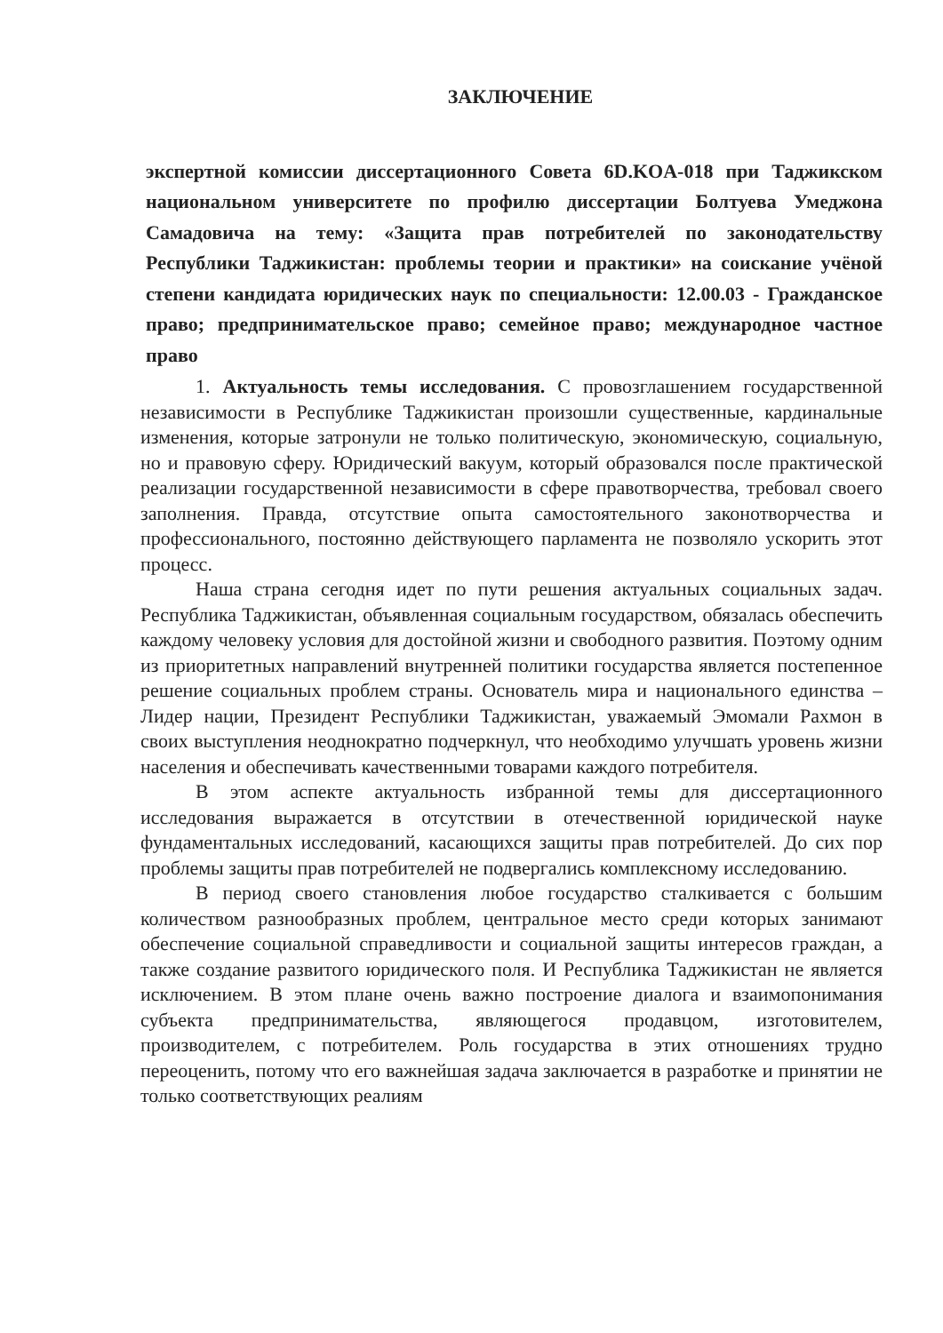ЗАКЛЮЧЕНИЕ
экспертной комиссии диссертационного Совета 6D.KOA-018 при Таджикском национальном университете по профилю диссертации Болтуева Умеджона Самадовича на тему: «Защита прав потребителей по законодательству Республики Таджикистан: проблемы теории и практики» на соискание учёной степени кандидата юридических наук по специальности: 12.00.03 - Гражданское право; предпринимательское право; семейное право; международное частное право
1. Актуальность темы исследования. С провозглашением государственной независимости в Республике Таджикистан произошли существенные, кардинальные изменения, которые затронули не только политическую, экономическую, социальную, но и правовую сферу. Юридический вакуум, который образовался после практической реализации государственной независимости в сфере правотворчества, требовал своего заполнения. Правда, отсутствие опыта самостоятельного законотворчества и профессионального, постоянно действующего парламента не позволяло ускорить этот процесс.
Наша страна сегодня идет по пути решения актуальных социальных задач. Республика Таджикистан, объявленная социальным государством, обязалась обеспечить каждому человеку условия для достойной жизни и свободного развития. Поэтому одним из приоритетных направлений внутренней политики государства является постепенное решение социальных проблем страны. Основатель мира и национального единства – Лидер нации, Президент Республики Таджикистан, уважаемый Эмомали Рахмон в своих выступления неоднократно подчеркнул, что необходимо улучшать уровень жизни населения и обеспечивать качественными товарами каждого потребителя.
В этом аспекте актуальность избранной темы для диссертационного исследования выражается в отсутствии в отечественной юридической науке фундаментальных исследований, касающихся защиты прав потребителей. До сих пор проблемы защиты прав потребителей не подвергались комплексному исследованию.
В период своего становления любое государство сталкивается с большим количеством разнообразных проблем, центральное место среди которых занимают обеспечение социальной справедливости и социальной защиты интересов граждан, а также создание развитого юридического поля. И Республика Таджикистан не является исключением. В этом плане очень важно построение диалога и взаимопонимания субъекта предпринимательства, являющегося продавцом, изготовителем, производителем, с потребителем. Роль государства в этих отношениях трудно переоценить, потому что его важнейшая задача заключается в разработке и принятии не только соответствующих реалиям